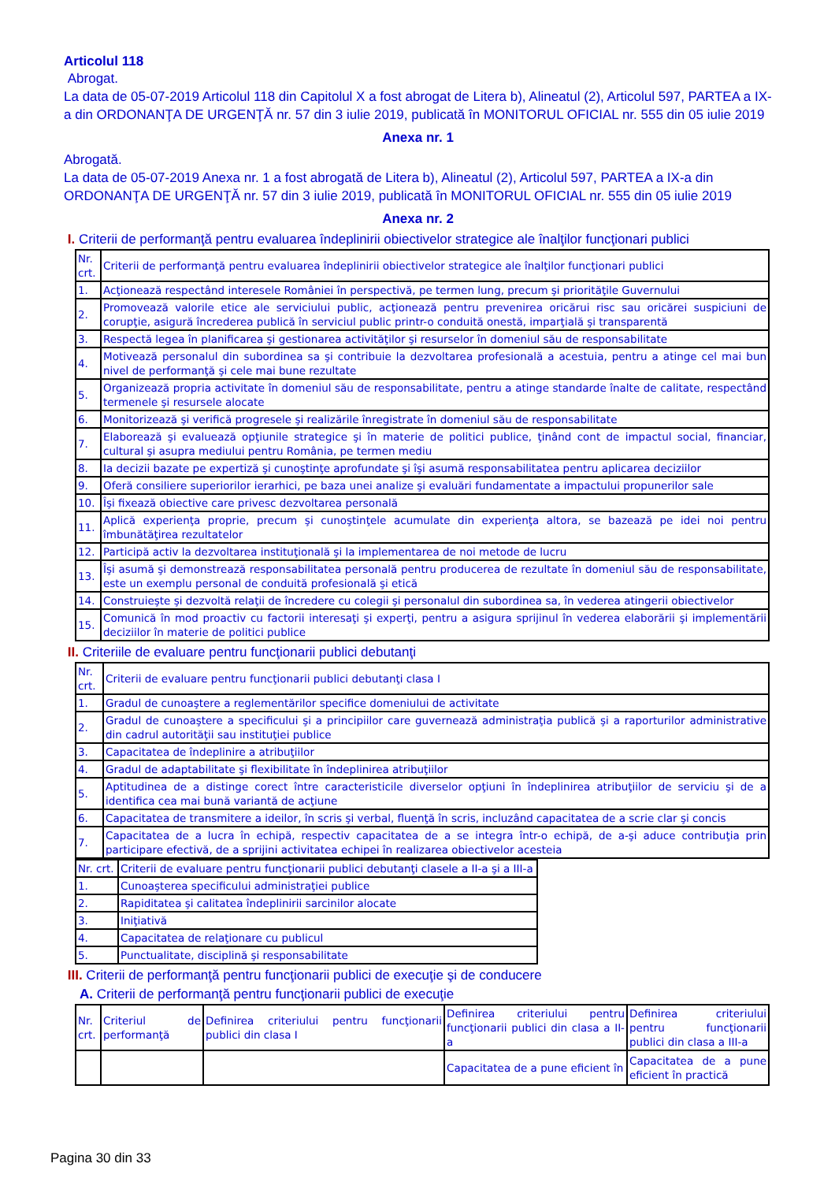Articolul 118
Abrogat.
La data de 05-07-2019 Articolul 118 din Capitolul X a fost abrogat de Litera b), Alineatul (2), Articolul 597, PARTEA a IX-a din ORDONANŢA DE URGENŢĂ nr. 57 din 3 iulie 2019, publicată în MONITORUL OFICIAL nr. 555 din 05 iulie 2019
Anexa nr. 1
Abrogată.
La data de 05-07-2019 Anexa nr. 1 a fost abrogată de Litera b), Alineatul (2), Articolul 597, PARTEA a IX-a din ORDONANŢA DE URGENŢĂ nr. 57 din 3 iulie 2019, publicată în MONITORUL OFICIAL nr. 555 din 05 iulie 2019
Anexa nr. 2
I. Criterii de performanţă pentru evaluarea îndeplinirii obiectivelor strategice ale înalţilor funcţionari publici
| Nr. crt. | Criterii de performanţă pentru evaluarea îndeplinirii obiectivelor strategice ale înalţilor funcţionari publici |
| 1. | Acţionează respectând interesele României în perspectivă, pe termen lung, precum şi priorităţile Guvernului |
| 2. | Promovează valorile etice ale serviciului public, acţionează pentru prevenirea oricărui risc sau oricărei suspiciuni de corupţie, asigură încrederea publică în serviciul public printr-o conduită onestă, imparţială şi transparentă |
| 3. | Respectă legea în planificarea şi gestionarea activităţilor şi resurselor în domeniul său de responsabilitate |
| 4. | Motivează personalul din subordinea sa şi contribuie la dezvoltarea profesională a acestuia, pentru a atinge cel mai bun nivel de performanţă şi cele mai bune rezultate |
| 5. | Organizează propria activitate în domeniul său de responsabilitate, pentru a atinge standarde înalte de calitate, respectând termenele şi resursele alocate |
| 6. | Monitorizează şi verifică progresele şi realizările înregistrate în domeniul său de responsabilitate |
| 7. | Elaborează şi evaluează opţiunile strategice şi în materie de politici publice, ţinând cont de impactul social, financiar, cultural şi asupra mediului pentru România, pe termen mediu |
| 8. | Ia decizii bazate pe expertiză şi cunoştinţe aprofundate şi îşi asumă responsabilitatea pentru aplicarea deciziilor |
| 9. | Oferă consiliere superiorilor ierarhici, pe baza unei analize şi evaluări fundamentate a impactului propunerilor sale |
| 10. | Îşi fixează obiective care privesc dezvoltarea personală |
| 11. | Aplică experienţa proprie, precum şi cunoştinţele acumulate din experienţa altora, se bazează pe idei noi pentru îmbunătăţirea rezultatelor |
| 12. | Participă activ la dezvoltarea instituţională şi la implementarea de noi metode de lucru |
| 13. | Îşi asumă şi demonstrează responsabilitatea personală pentru producerea de rezultate în domeniul său de responsabilitate, este un exemplu personal de conduită profesională şi etică |
| 14. | Construieşte şi dezvoltă relaţii de încredere cu colegii şi personalul din subordinea sa, în vederea atingerii obiectivelor |
| 15. | Comunică în mod proactiv cu factorii interesaţi şi experţi, pentru a asigura sprijinul în vederea elaborării şi implementării deciziilor în materie de politici publice |
II. Criteriile de evaluare pentru funcţionarii publici debutanţi
| Nr. crt. | Criterii de evaluare pentru funcţionarii publici debutanţi clasa I |
| 1. | Gradul de cunoaştere a reglementărilor specifice domeniului de activitate |
| 2. | Gradul de cunoaştere a specificului şi a principiilor care guvernează administraţia publică şi a raporturilor administrative din cadrul autorităţii sau instituţiei publice |
| 3. | Capacitatea de îndeplinire a atribuţiilor |
| 4. | Gradul de adaptabilitate şi flexibilitate în îndeplinirea atribuţiilor |
| 5. | Aptitudinea de a distinge corect între caracteristicile diverselor opţiuni în îndeplinirea atribuţiilor de serviciu şi de a identifica cea mai bună variantă de acţiune |
| 6. | Capacitatea de transmitere a ideilor, în scris şi verbal, fluenţă în scris, incluzând capacitatea de a scrie clar şi concis |
| 7. | Capacitatea de a lucra în echipă, respectiv capacitatea de a se integra într-o echipă, de a-şi aduce contribuţia prin participare efectivă, de a sprijini activitatea echipei în realizarea obiectivelor acesteia |
| Nr. crt. | Criterii de evaluare pentru funcţionarii publici debutanţi clasele a II-a şi a III-a |
| 1. | Cunoaşterea specificului administraţiei publice |
| 2. | Rapiditatea şi calitatea îndeplinirii sarcinilor alocate |
| 3. | Iniţiativă |
| 4. | Capacitatea de relaţionare cu publicul |
| 5. | Punctualitate, disciplină şi responsabilitate |
III. Criterii de performanţă pentru funcţionarii publici de execuţie şi de conducere
A. Criterii de performanţă pentru funcţionarii publici de execuţie
| Nr. crt. | Criteriul de performanţă | Definirea criteriului pentru funcţionarii publici din clasa I | Definirea criteriului pentru funcţionarii publici din clasa a II-a | Definirea criteriului pentru funcţionarii publici din clasa a III-a |
| | | | Capacitatea de a pune eficient în | Capacitatea de a pune eficient în practică |
Pagina 30 din 33